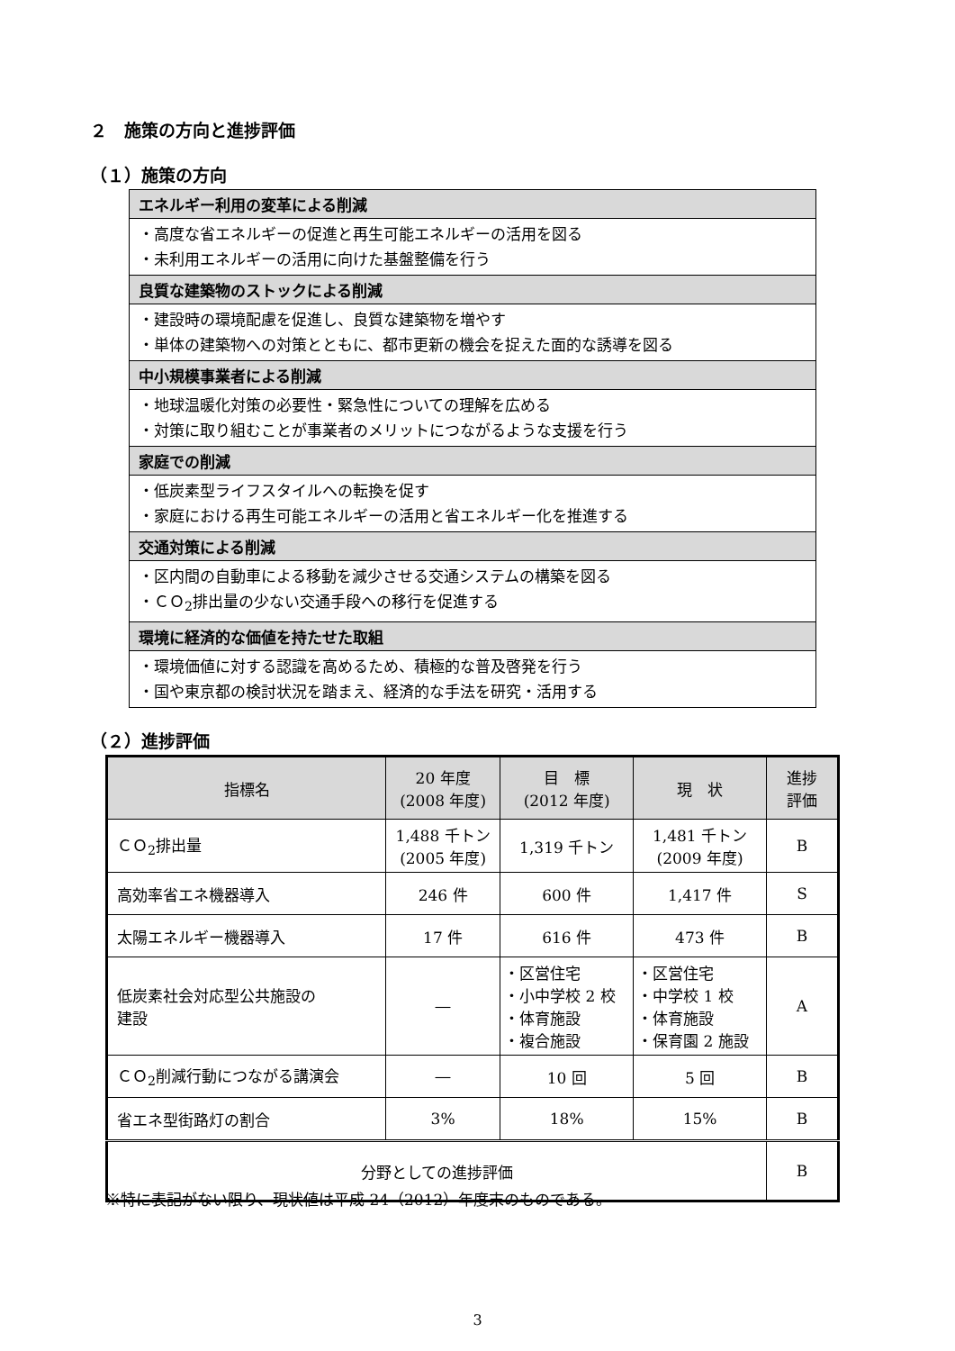２　施策の方向と進捗評価
（１）施策の方向
| エネルギー利用の変革による削減 |
| ・高度な省エネルギーの促進と再生可能エネルギーの活用を図る ・未利用エネルギーの活用に向けた基盤整備を行う |
| 良質な建築物のストックによる削減 |
| ・建設時の環境配慮を促進し、良質な建築物を増やす ・単体の建築物への対策とともに、都市更新の機会を捉えた面的な誘導を図る |
| 中小規模事業者による削減 |
| ・地球温暖化対策の必要性・緊急性についての理解を広める ・対策に取り組むことが事業者のメリットにつながるような支援を行う |
| 家庭での削減 |
| ・低炭素型ライフスタイルへの転換を促す ・家庭における再生可能エネルギーの活用と省エネルギー化を推進する |
| 交通対策による削減 |
| ・区内間の自動車による移動を減少させる交通システムの構築を図る ・ＣＯ<sub>2</sub>排出量の少ない交通手段への移行を促進する |
| 環境に経済的な価値を持たせた取組 |
| ・環境価値に対する認識を高めるため、積極的な普及啓発を行う ・国や東京都の検討状況を踏まえ、経済的な手法を研究・活用する |
（２）進捗評価
| 指標名 | 20 年度 (2008 年度) | 目 標 (2012 年度) | 現 状 | 進捗 評価 |
| --- | --- | --- | --- | --- |
| ＣＯ<sub>2</sub>排出量 | 1,488 千トン (2005 年度) | 1,319 千トン | 1,481 千トン (2009 年度) | B |
| 高効率省エネ機器導入 | 246 件 | 600 件 | 1,417 件 | S |
| 太陽エネルギー機器導入 | 17 件 | 616 件 | 473 件 | B |
| 低炭素社会対応型公共施設の 建設 | ― | ・区営住宅 ・小中学校 2 校 ・体育施設 ・複合施設 | ・区営住宅 ・中学校 1 校 ・体育施設 ・保育園 2 施設 | A |
| ＣＯ<sub>2</sub>削減行動につながる講演会 | ― | 10 回 | 5 回 | B |
| 省エネ型街路灯の割合 | 3% | 18% | 15% | B |
| 分野としての進捗評価 | | | | B |
※特に表記がない限り、現状値は平成 24（2012）年度末のものである。
3